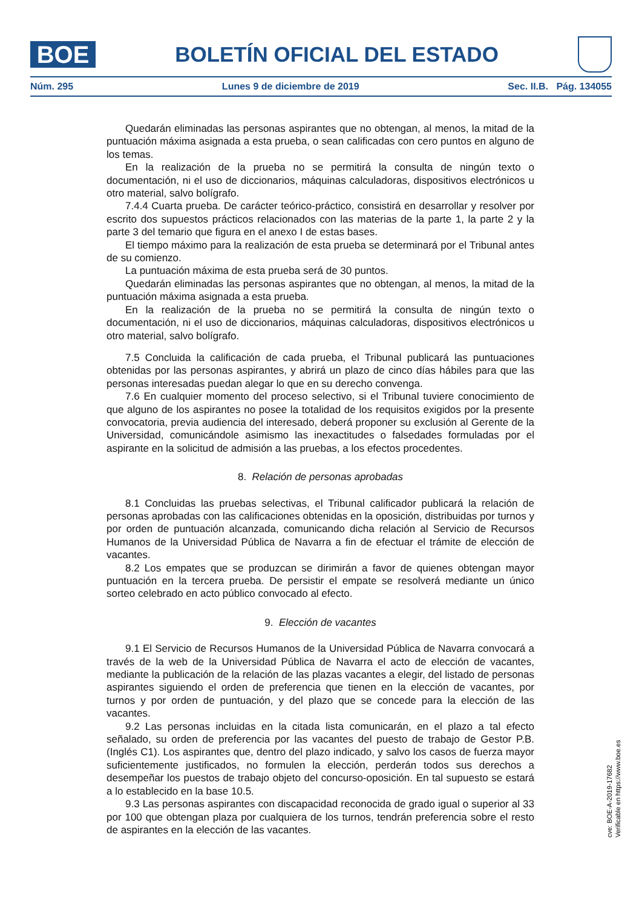BOE
BOLETÍN OFICIAL DEL ESTADO
Núm. 295 Lunes 9 de diciembre de 2019 Sec. II.B. Pág. 134055
Quedarán eliminadas las personas aspirantes que no obtengan, al menos, la mitad de la puntuación máxima asignada a esta prueba, o sean calificadas con cero puntos en alguno de los temas.
En la realización de la prueba no se permitirá la consulta de ningún texto o documentación, ni el uso de diccionarios, máquinas calculadoras, dispositivos electrónicos u otro material, salvo bolígrafo.
7.4.4 Cuarta prueba. De carácter teórico-práctico, consistirá en desarrollar y resolver por escrito dos supuestos prácticos relacionados con las materias de la parte 1, la parte 2 y la parte 3 del temario que figura en el anexo I de estas bases.
El tiempo máximo para la realización de esta prueba se determinará por el Tribunal antes de su comienzo.
La puntuación máxima de esta prueba será de 30 puntos.
Quedarán eliminadas las personas aspirantes que no obtengan, al menos, la mitad de la puntuación máxima asignada a esta prueba.
En la realización de la prueba no se permitirá la consulta de ningún texto o documentación, ni el uso de diccionarios, máquinas calculadoras, dispositivos electrónicos u otro material, salvo bolígrafo.
7.5 Concluida la calificación de cada prueba, el Tribunal publicará las puntuaciones obtenidas por las personas aspirantes, y abrirá un plazo de cinco días hábiles para que las personas interesadas puedan alegar lo que en su derecho convenga.
7.6 En cualquier momento del proceso selectivo, si el Tribunal tuviere conocimiento de que alguno de los aspirantes no posee la totalidad de los requisitos exigidos por la presente convocatoria, previa audiencia del interesado, deberá proponer su exclusión al Gerente de la Universidad, comunicándole asimismo las inexactitudes o falsedades formuladas por el aspirante en la solicitud de admisión a las pruebas, a los efectos procedentes.
8. Relación de personas aprobadas
8.1 Concluidas las pruebas selectivas, el Tribunal calificador publicará la relación de personas aprobadas con las calificaciones obtenidas en la oposición, distribuidas por turnos y por orden de puntuación alcanzada, comunicando dicha relación al Servicio de Recursos Humanos de la Universidad Pública de Navarra a fin de efectuar el trámite de elección de vacantes.
8.2 Los empates que se produzcan se dirimirán a favor de quienes obtengan mayor puntuación en la tercera prueba. De persistir el empate se resolverá mediante un único sorteo celebrado en acto público convocado al efecto.
9. Elección de vacantes
9.1 El Servicio de Recursos Humanos de la Universidad Pública de Navarra convocará a través de la web de la Universidad Pública de Navarra el acto de elección de vacantes, mediante la publicación de la relación de las plazas vacantes a elegir, del listado de personas aspirantes siguiendo el orden de preferencia que tienen en la elección de vacantes, por turnos y por orden de puntuación, y del plazo que se concede para la elección de las vacantes.
9.2 Las personas incluidas en la citada lista comunicarán, en el plazo a tal efecto señalado, su orden de preferencia por las vacantes del puesto de trabajo de Gestor P.B. (Inglés C1). Los aspirantes que, dentro del plazo indicado, y salvo los casos de fuerza mayor suficientemente justificados, no formulen la elección, perderán todos sus derechos a desempeñar los puestos de trabajo objeto del concurso-oposición. En tal supuesto se estará a lo establecido en la base 10.5.
9.3 Las personas aspirantes con discapacidad reconocida de grado igual o superior al 33 por 100 que obtengan plaza por cualquiera de los turnos, tendrán preferencia sobre el resto de aspirantes en la elección de las vacantes.
cve: BOE-A-2019-17682
Verificable en https://www.boe.es